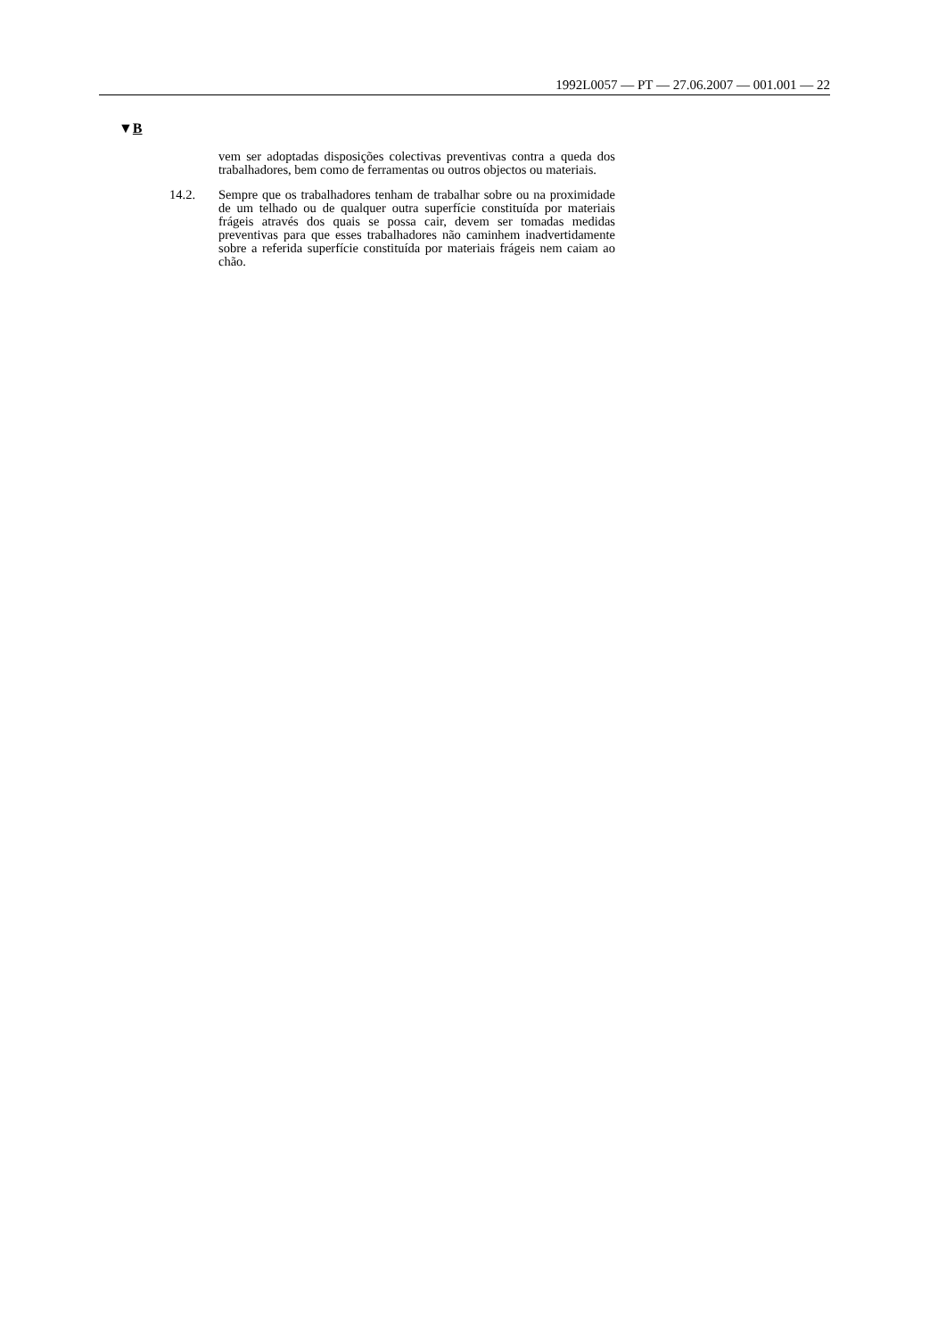1992L0057 — PT — 27.06.2007 — 001.001 — 22
▼B
vem ser adoptadas disposições colectivas preventivas contra a queda dos trabalhadores, bem como de ferramentas ou outros objectos ou materiais.
14.2. Sempre que os trabalhadores tenham de trabalhar sobre ou na proximidade de um telhado ou de qualquer outra superfície constituída por materiais frágeis através dos quais se possa cair, devem ser tomadas medidas preventivas para que esses trabalhadores não caminhem inadvertidamente sobre a referida superfície constituída por materiais frágeis nem caiam ao chão.